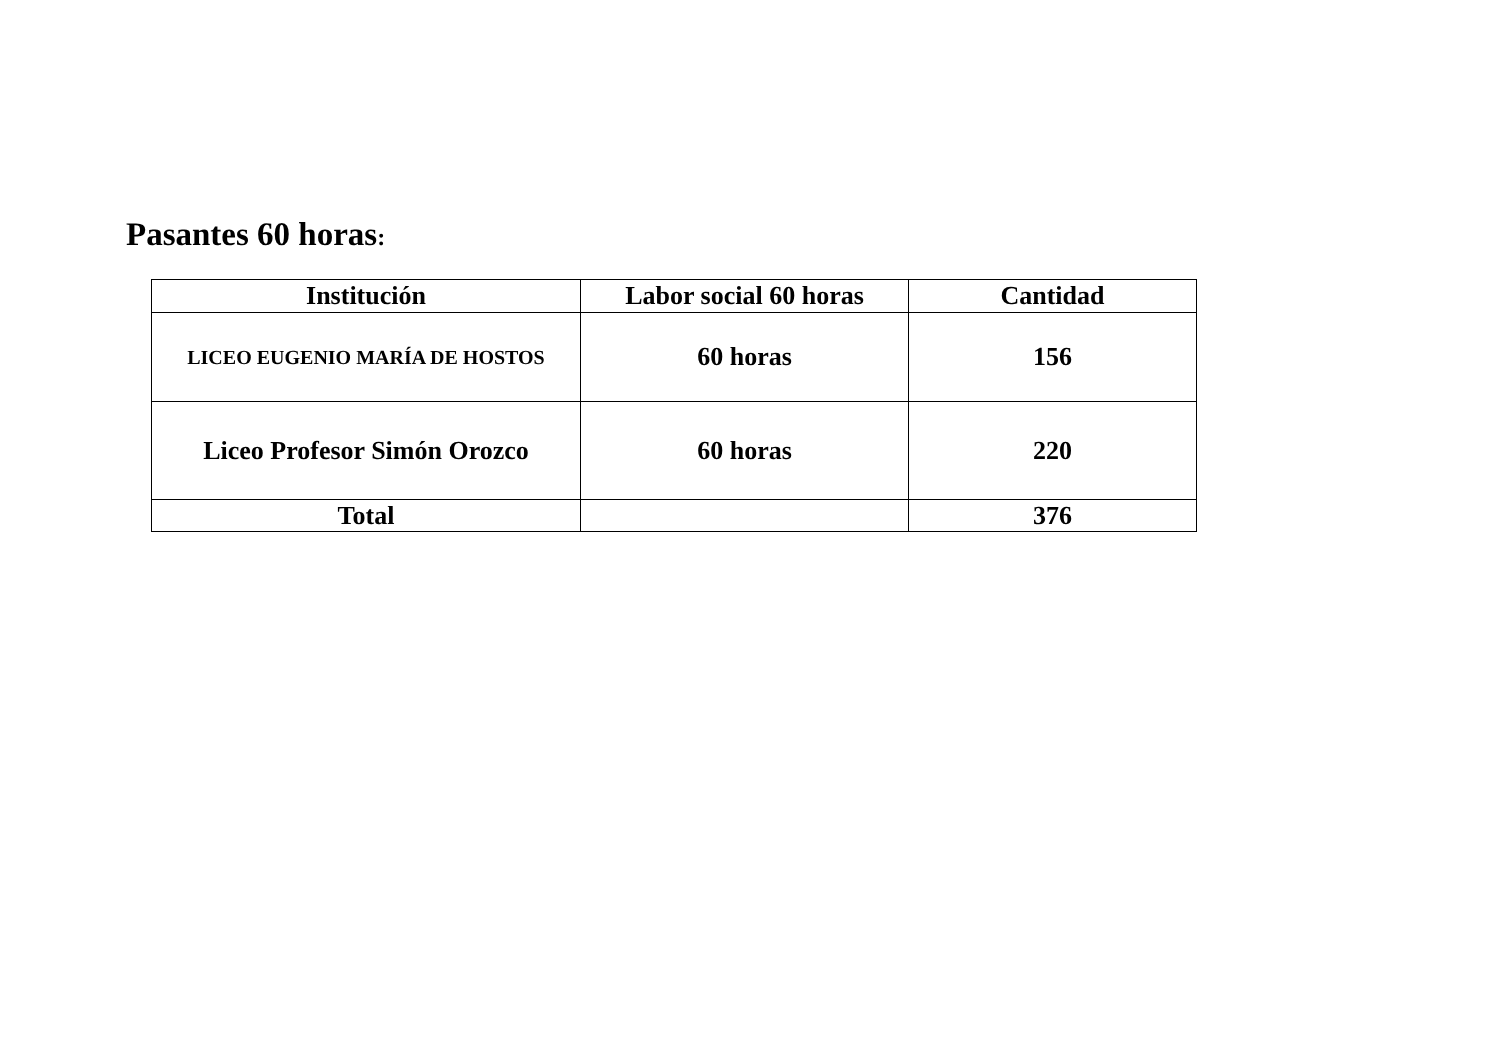Pasantes 60 horas:
| Institución | Labor social 60 horas | Cantidad |
| --- | --- | --- |
| LICEO EUGENIO MARÍA DE HOSTOS | 60 horas | 156 |
| Liceo Profesor Simón Orozco | 60 horas | 220 |
| Total | | 376 |